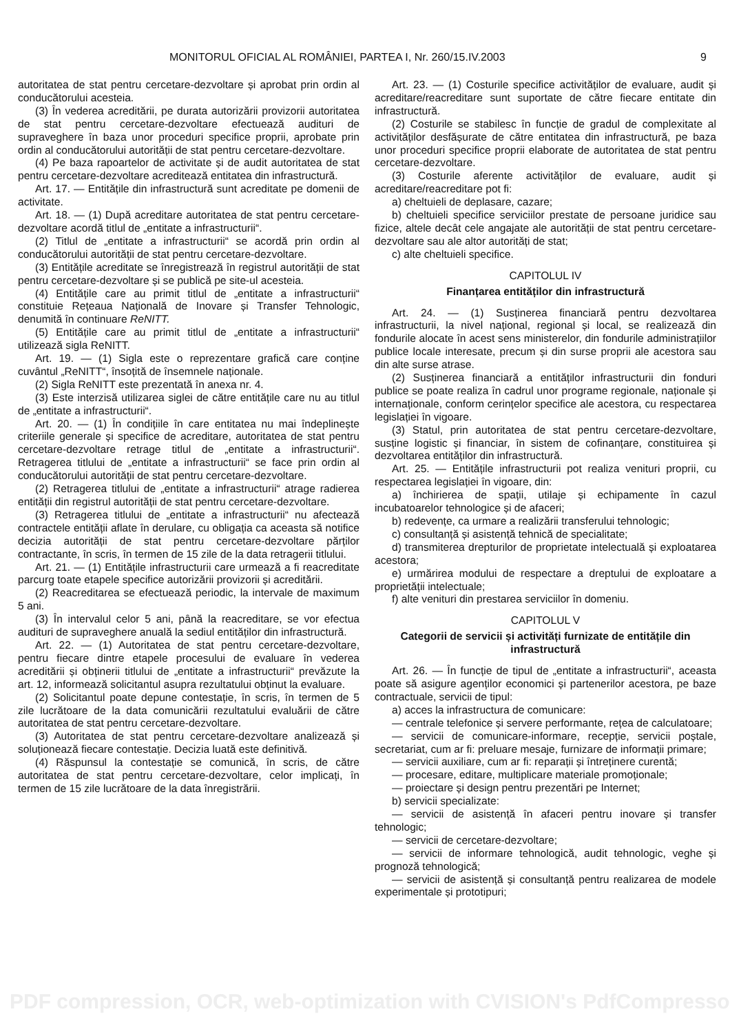MONITORUL OFICIAL AL ROMÂNIEI, PARTEA I, Nr. 260/15.IV.2003 9
autoritatea de stat pentru cercetare-dezvoltare și aprobat prin ordin al conducătorului acesteia.
(3) În vederea acreditării, pe durata autorizării provizorii autoritatea de stat pentru cercetare-dezvoltare efectuează audituri de supraveghere în baza unor proceduri specifice proprii, aprobate prin ordin al conducătorului autorității de stat pentru cercetare-dezvoltare.
(4) Pe baza rapoartelor de activitate și de audit autoritatea de stat pentru cercetare-dezvoltare acreditează entitatea din infrastructură.
Art. 17. — Entitățile din infrastructură sunt acreditate pe domenii de activitate.
Art. 18. — (1) După acreditare autoritatea de stat pentru cercetare-dezvoltare acordă titlul de „entitate a infrastructurii“.
(2) Titlul de „entitate a infrastructurii“ se acordă prin ordin al conducătorului autorității de stat pentru cercetare-dezvoltare.
(3) Entitățile acreditate se înregistrează în registrul autorității de stat pentru cercetare-dezvoltare și se publică pe site-ul acesteia.
(4) Entitățile care au primit titlul de „entitate a infrastructurii“ constituie Rețeaua Națională de Inovare și Transfer Tehnologic, denumită în continuare ReNITT.
(5) Entitățile care au primit titlul de „entitate a infrastructurii“ utilizează sigla ReNITT.
Art. 19. — (1) Sigla este o reprezentare grafică care conține cuvântul „ReNITT“, însoțită de însemnele naționale.
(2) Sigla ReNITT este prezentată în anexa nr. 4.
(3) Este interzisă utilizarea siglei de către entitățile care nu au titlul de „entitate a infrastructurii“.
Art. 20. — (1) În condițiile în care entitatea nu mai îndeplinește criteriile generale și specifice de acreditare, autoritatea de stat pentru cercetare-dezvoltare retrage titlul de „entitate a infrastructurii“. Retragerea titlului de „entitate a infrastructurii“ se face prin ordin al conducătorului autorității de stat pentru cercetare-dezvoltare.
(2) Retragerea titlului de „entitate a infrastructurii“ atrage radierea entității din registrul autorității de stat pentru cercetare-dezvoltare.
(3) Retragerea titlului de „entitate a infrastructurii“ nu afectează contractele entității aflate în derulare, cu obligația ca aceasta să notifice decizia autorității de stat pentru cercetare-dezvoltare părților contractante, în scris, în termen de 15 zile de la data retragerii titlului.
Art. 21. — (1) Entitățile infrastructurii care urmează a fi reacreditate parcurg toate etapele specifice autorizării provizorii și acreditării.
(2) Reacreditarea se efectuează periodic, la intervale de maximum 5 ani.
(3) În intervalul celor 5 ani, până la reacreditare, se vor efectua audituri de supraveghere anuală la sediul entităților din infrastructură.
Art. 22. — (1) Autoritatea de stat pentru cercetare-dezvoltare, pentru fiecare dintre etapele procesului de evaluare în vederea acreditării și obținerii titlului de „entitate a infrastructurii“ prevăzute la art. 12, informează solicitantul asupra rezultatului obținut la evaluare.
(2) Solicitantul poate depune contestație, în scris, în termen de 5 zile lucrătoare de la data comunicării rezultatului evaluării de către autoritatea de stat pentru cercetare-dezvoltare.
(3) Autoritatea de stat pentru cercetare-dezvoltare analizează și soluționează fiecare contestație. Decizia luată este definitivă.
(4) Răspunsul la contestație se comunică, în scris, de către autoritatea de stat pentru cercetare-dezvoltare, celor implicați, în termen de 15 zile lucrătoare de la data înregistrării.
Art. 23. — (1) Costurile specifice activităților de evaluare, audit și acreditare/reacreditare sunt suportate de către fiecare entitate din infrastructură.
(2) Costurile se stabilesc în funcție de gradul de complexitate al activităților desfășurate de către entitatea din infrastructură, pe baza unor proceduri specifice proprii elaborate de autoritatea de stat pentru cercetare-dezvoltare.
(3) Costurile aferente activităților de evaluare, audit și acreditare/reacreditare pot fi:
a) cheltuieli de deplasare, cazare;
b) cheltuieli specifice serviciilor prestate de persoane juridice sau fizice, altele decât cele angajate ale autorității de stat pentru cercetare-dezvoltare sau ale altor autorități de stat;
c) alte cheltuieli specifice.
CAPITOLUL IV
Finanțarea entităților din infrastructură
Art. 24. — (1) Susținerea financiară pentru dezvoltarea infrastructurii, la nivel național, regional și local, se realizează din fondurile alocate în acest sens ministerelor, din fondurile administrațiilor publice locale interesate, precum și din surse proprii ale acestora sau din alte surse atrase.
(2) Susținerea financiară a entităților infrastructurii din fonduri publice se poate realiza în cadrul unor programe regionale, naționale și internaționale, conform cerințelor specifice ale acestora, cu respectarea legislației în vigoare.
(3) Statul, prin autoritatea de stat pentru cercetare-dezvoltare, susține logistic și financiar, în sistem de cofinanțare, constituirea și dezvoltarea entităților din infrastructură.
Art. 25. — Entitățile infrastructurii pot realiza venituri proprii, cu respectarea legislației în vigoare, din:
a) închirierea de spații, utilaje și echipamente în cazul incubatoarelor tehnologice și de afaceri;
b) redevențe, ca urmare a realizării transferului tehnologic;
c) consultanță și asistență tehnică de specialitate;
d) transmiterea drepturilor de proprietate intelectuală și exploatarea acestora;
e) urmărirea modului de respectare a dreptului de exploatare a proprietății intelectuale;
f) alte venituri din prestarea serviciilor în domeniu.
CAPITOLUL V
Categorii de servicii și activități furnizate de entitățile din infrastructură
Art. 26. — În funcție de tipul de „entitate a infrastructurii“, aceasta poate să asigure agenților economici și partenerilor acestora, pe baze contractuale, servicii de tipul:
a) acces la infrastructura de comunicare:
— centrale telefonice și servere performante, rețea de calculatoare;
— servicii de comunicare-informare, recepție, servicii poștale, secretariat, cum ar fi: preluare mesaje, furnizare de informații primare;
— servicii auxiliare, cum ar fi: reparații și întreținere curentă;
— procesare, editare, multiplicare materiale promoționale;
— proiectare și design pentru prezentări pe Internet;
b) servicii specializate:
— servicii de asistență în afaceri pentru inovare și transfer tehnologic;
— servicii de cercetare-dezvoltare;
— servicii de informare tehnologică, audit tehnologic, veghe și prognoză tehnologică;
— servicii de asistență și consultanță pentru realizarea de modele experimentale și prototipuri;
PDF compression, OCR, web-optimization with CVISION's PdfCompressor